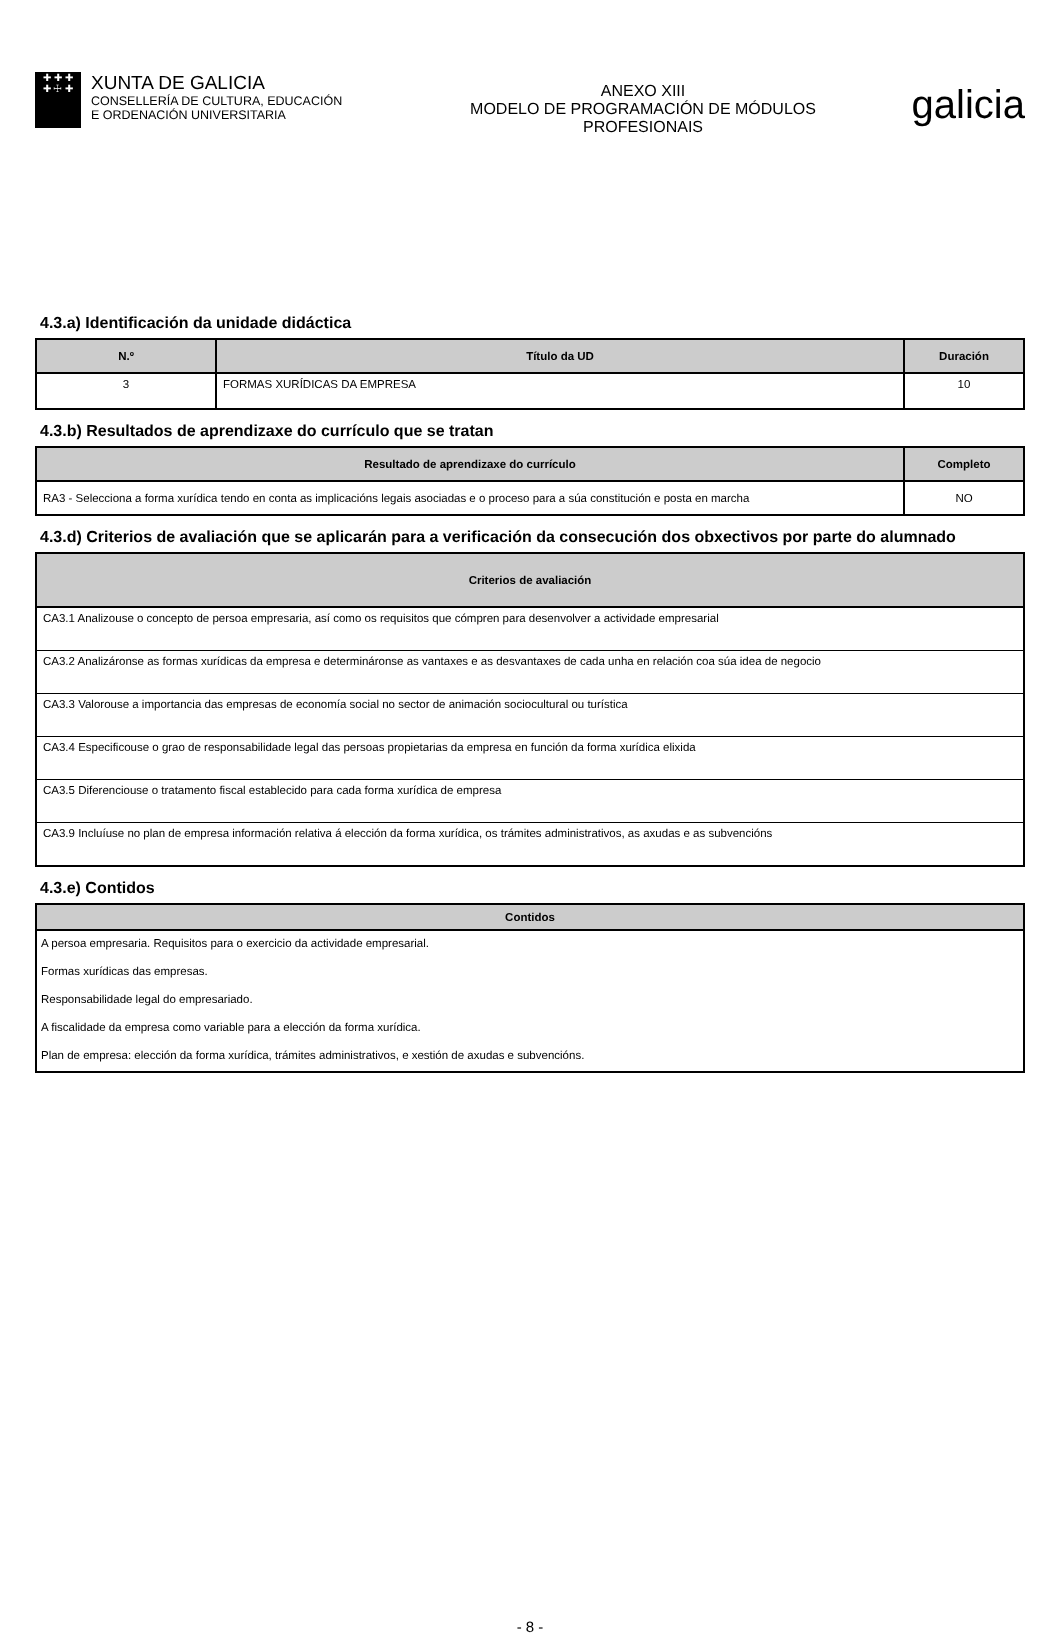✚ ✚ ✚
✚ ☩ ✚
XUNTA DE GALICIA
CONSELLERÍA DE CULTURA, EDUCACIÓN
E ORDENACIÓN UNIVERSITARIA
ANEXO XIII
MODELO DE PROGRAMACIÓN DE MÓDULOS
PROFESIONAIS
galicia
4.3.a) Identificación da unidade didáctica
| N.º | Título da UD | Duración |
| --- | --- | --- |
| 3 | FORMAS XURÍDICAS DA EMPRESA | 10 |
4.3.b) Resultados de aprendizaxe do currículo que se tratan
| Resultado de aprendizaxe do currículo | Completo |
| --- | --- |
| RA3 - Selecciona a forma xurídica tendo en conta as implicacións legais asociadas e o proceso para a súa constitución e posta en marcha | NO |
4.3.d) Criterios de avaliación que se aplicarán para a verificación da consecución dos obxectivos por parte do alumnado
| Criterios de avaliación |
| --- |
| CA3.1 Analizouse o concepto de persoa empresaria, así como os requisitos que cómpren para desenvolver a actividade empresarial |
| CA3.2 Analizáronse as formas xurídicas da empresa e determináronse as vantaxes e as desvantaxes de cada unha en relación coa súa idea de negocio |
| CA3.3 Valorouse a importancia das empresas de economía social no sector de animación sociocultural ou turística |
| CA3.4 Especificouse o grao de responsabilidade legal das persoas propietarias da empresa en función da forma xurídica elixida |
| CA3.5 Diferenciouse o tratamento fiscal establecido para cada forma xurídica de empresa |
| CA3.9 Incluíuse no plan de empresa información relativa á elección da forma xurídica, os trámites administrativos, as axudas e as subvencións |
4.3.e) Contidos
| Contidos |
| --- |
| A persoa empresaria. Requisitos para o exercicio da actividade empresarial. |
| Formas xurídicas das empresas. |
| Responsabilidade legal do empresariado. |
| A fiscalidade da empresa como variable para a elección da forma xurídica. |
| Plan de empresa: elección da forma xurídica, trámites administrativos, e xestión de axudas e subvencións. |
- 8 -